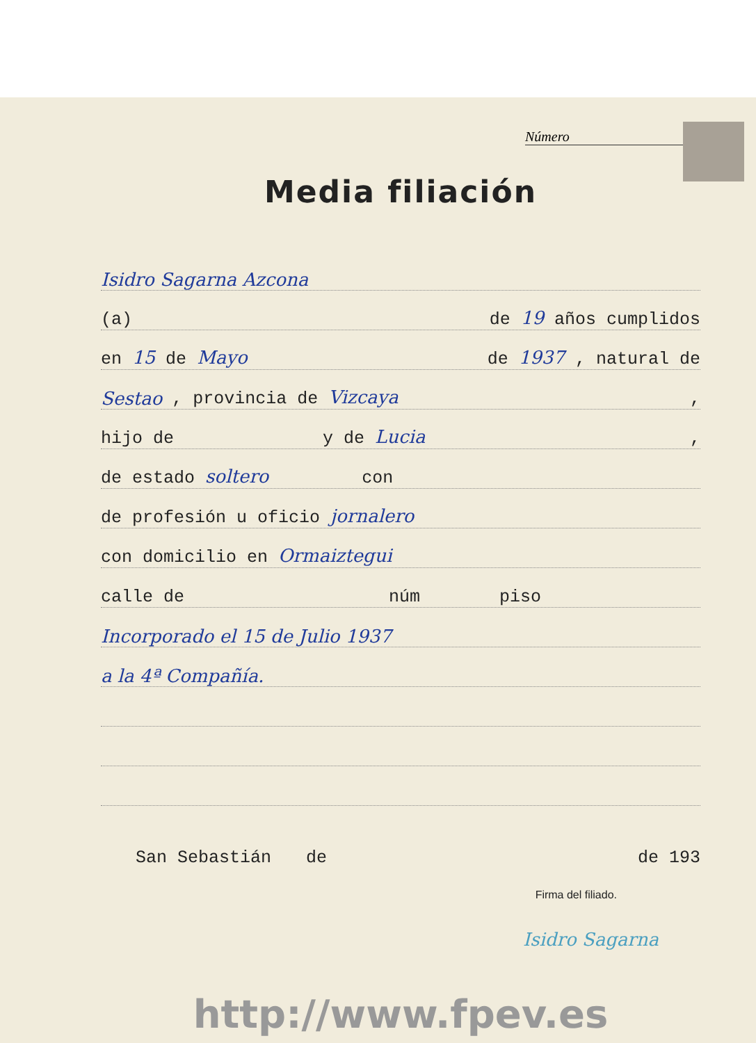Número
Media filiación
Isidro Sagarna Azcona
(a) de 19 años cumplidos
en 15 de Mayo de 1937 , natural de
Sestao, provincia de Vizcaya,
hijo de y de Lucia,
de estado soltero con
de profesión u oficio jornalero
con domicilio en Ormaiztegui
calle de núm piso
Incorporado el 15 de Julio 1937
a la 4ª Compañía.
San Sebastián de de 193
Firma del filiado.
Isidro Sagarna
http://www.fpev.es